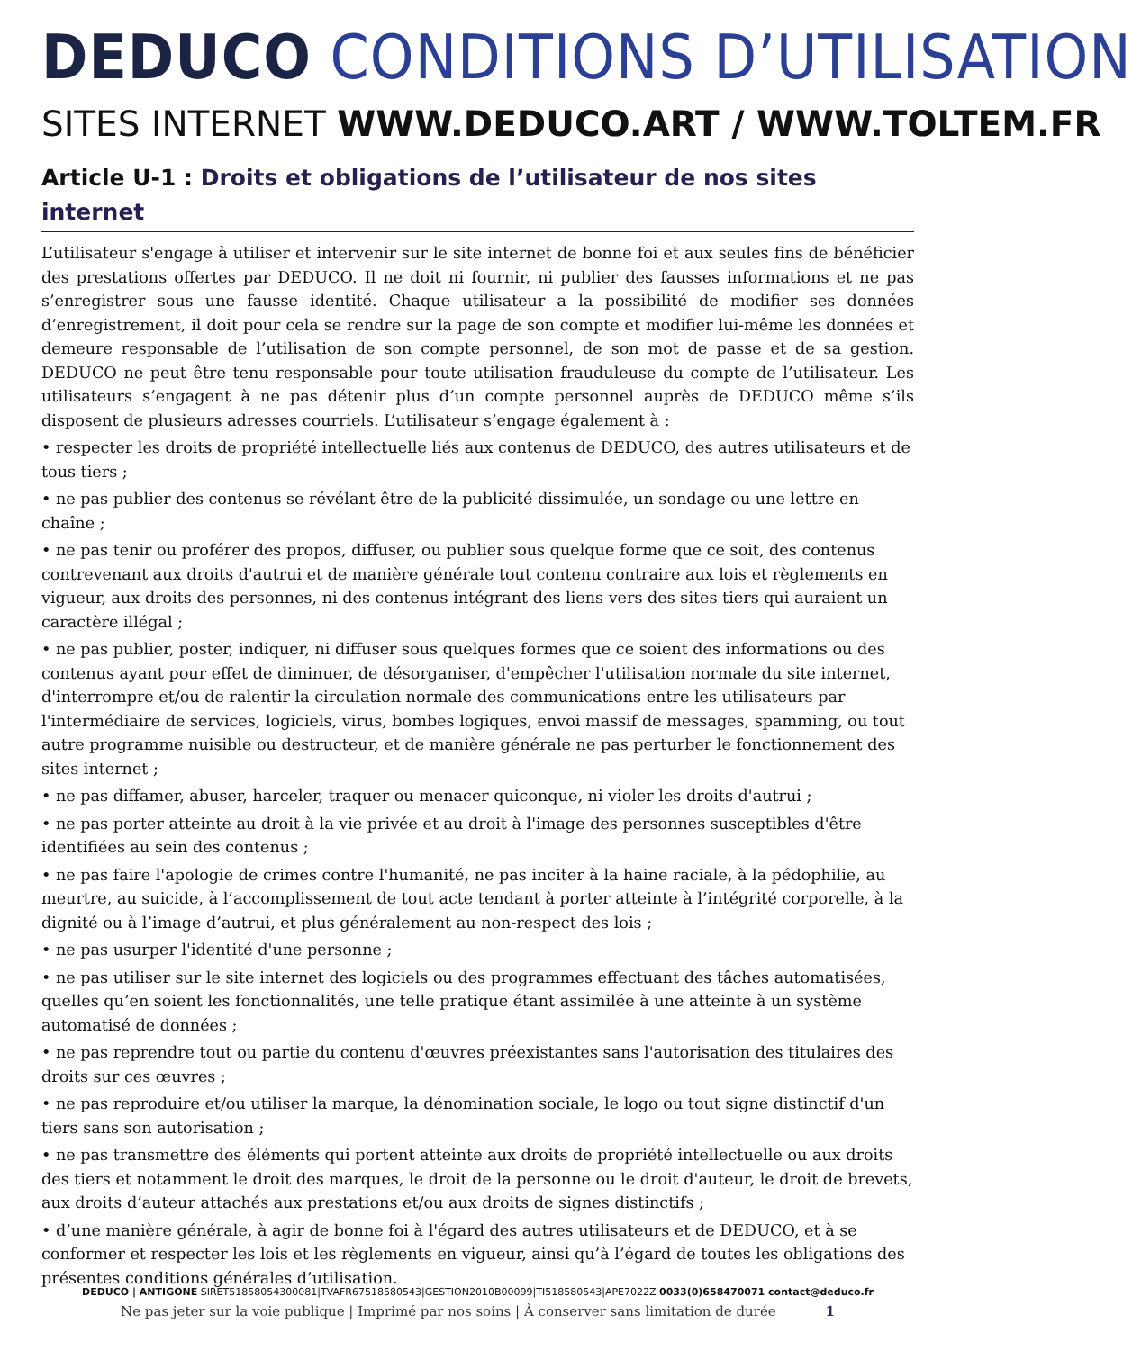DEDUCO CONDITIONS D’UTILISATION
SITES INTERNET WWW.DEDUCO.ART / WWW.TOLTEM.FR
Article U-1 : Droits et obligations de l’utilisateur de nos sites internet
L’utilisateur s'engage à utiliser et intervenir sur le site internet de bonne foi et aux seules fins de bénéficier des prestations offertes par DEDUCO. Il ne doit ni fournir, ni publier des fausses informations et ne pas s’enregistrer sous une fausse identité. Chaque utilisateur a la possibilité de modifier ses données d’enregistrement, il doit pour cela se rendre sur la page de son compte et modifier lui-même les données et demeure responsable de l’utilisation de son compte personnel, de son mot de passe et de sa gestion. DEDUCO ne peut être tenu responsable pour toute utilisation frauduleuse du compte de l’utilisateur. Les utilisateurs s’engagent à ne pas détenir plus d’un compte personnel auprès de DEDUCO même s’ils disposent de plusieurs adresses courriels. L’utilisateur s’engage également à :
• respecter les droits de propriété intellectuelle liés aux contenus de DEDUCO, des autres utilisateurs et de tous tiers ;
• ne pas publier des contenus se révélant être de la publicité dissimulée, un sondage ou une lettre en chaîne ;
• ne pas tenir ou proférer des propos, diffuser, ou publier sous quelque forme que ce soit, des contenus contrevenant aux droits d'autrui et de manière générale tout contenu contraire aux lois et règlements en vigueur, aux droits des personnes, ni des contenus intégrant des liens vers des sites tiers qui auraient un caractère illégal ;
• ne pas publier, poster, indiquer, ni diffuser sous quelques formes que ce soient des informations ou des contenus ayant pour effet de diminuer, de désorganiser, d'empêcher l'utilisation normale du site internet, d'interrompre et/ou de ralentir la circulation normale des communications entre les utilisateurs par l'intermédiaire de services, logiciels, virus, bombes logiques, envoi massif de messages, spamming, ou tout autre programme nuisible ou destructeur, et de manière générale ne pas perturber le fonctionnement des sites internet ;
• ne pas diffamer, abuser, harceler, traquer ou menacer quiconque, ni violer les droits d'autrui ;
• ne pas porter atteinte au droit à la vie privée et au droit à l'image des personnes susceptibles d'être identifiées au sein des contenus ;
• ne pas faire l'apologie de crimes contre l'humanité, ne pas inciter à la haine raciale, à la pédophilie, au meurtre, au suicide, à l’accomplissement de tout acte tendant à porter atteinte à l’intégrité corporelle, à la dignité ou à l’image d’autrui, et plus généralement au non-respect des lois ;
• ne pas usurper l'identité d'une personne ;
• ne pas utiliser sur le site internet des logiciels ou des programmes effectuant des tâches automatisées, quelles qu’en soient les fonctionnalités, une telle pratique étant assimilée à une atteinte à un système automatisé de données ;
• ne pas reprendre tout ou partie du contenu d'œuvres préexistantes sans l'autorisation des titulaires des droits sur ces œuvres ;
• ne pas reproduire et/ou utiliser la marque, la dénomination sociale, le logo ou tout signe distinctif d'un tiers sans son autorisation ;
• ne pas transmettre des éléments qui portent atteinte aux droits de propriété intellectuelle ou aux droits des tiers et notamment le droit des marques, le droit de la personne ou le droit d'auteur, le droit de brevets, aux droits d’auteur attachés aux prestations et/ou aux droits de signes distinctifs ;
• d’une manière générale, à agir de bonne foi à l'égard des autres utilisateurs et de DEDUCO, et à se conformer et respecter les lois et les règlements en vigueur, ainsi qu’à l’égard de toutes les obligations des présentes conditions générales d’utilisation.
DEDUCO | ANTIGONE SIRET51858054300081|TVAFR67518580543|GESTION2010B00099|TI518580543|APE7022Z 0033(0)658470071 contact@deduco.fr
Ne pas jeter sur la voie publique | Imprimé par nos soins | À conserver sans limitation de durée 1